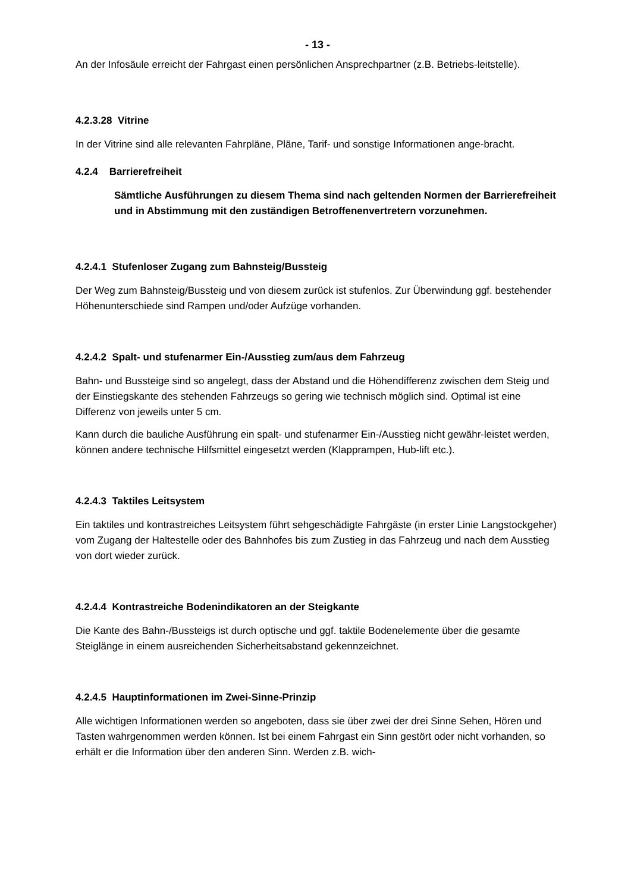- 13 -
An der Infosäule erreicht der Fahrgast einen persönlichen Ansprechpartner (z.B. Betriebs-leitstelle).
4.2.3.28 Vitrine
In der Vitrine sind alle relevanten Fahrpläne, Pläne, Tarif- und sonstige Informationen ange-bracht.
4.2.4 Barrierefreiheit
Sämtliche Ausführungen zu diesem Thema sind nach geltenden Normen der Barrierefreiheit und in Abstimmung mit den zuständigen Betroffenenvertretern vorzunehmen.
4.2.4.1 Stufenloser Zugang zum Bahnsteig/Bussteig
Der Weg zum Bahnsteig/Bussteig und von diesem zurück ist stufenlos. Zur Überwindung ggf. bestehender Höhenunterschiede sind Rampen und/oder Aufzüge vorhanden.
4.2.4.2 Spalt- und stufenarmer Ein-/Ausstieg zum/aus dem Fahrzeug
Bahn- und Bussteige sind so angelegt, dass der Abstand und die Höhendifferenz zwischen dem Steig und der Einstiegskante des stehenden Fahrzeugs so gering wie technisch möglich sind. Optimal ist eine Differenz von jeweils unter 5 cm.
Kann durch die bauliche Ausführung ein spalt- und stufenarmer Ein-/Ausstieg nicht gewähr-leistet werden, können andere technische Hilfsmittel eingesetzt werden (Klapprampen, Hub-lift etc.).
4.2.4.3 Taktiles Leitsystem
Ein taktiles und kontrastreiches Leitsystem führt sehgeschädigte Fahrgäste (in erster Linie Langstockgeher) vom Zugang der Haltestelle oder des Bahnhofes bis zum Zustieg in das Fahrzeug und nach dem Ausstieg von dort wieder zurück.
4.2.4.4 Kontrastreiche Bodenindikatoren an der Steigkante
Die Kante des Bahn-/Bussteigs ist durch optische und ggf. taktile Bodenelemente über die gesamte Steiglänge in einem ausreichenden Sicherheitsabstand gekennzeichnet.
4.2.4.5 Hauptinformationen im Zwei-Sinne-Prinzip
Alle wichtigen Informationen werden so angeboten, dass sie über zwei der drei Sinne Sehen, Hören und Tasten wahrgenommen werden können. Ist bei einem Fahrgast ein Sinn gestört oder nicht vorhanden, so erhält er die Information über den anderen Sinn. Werden z.B. wich-